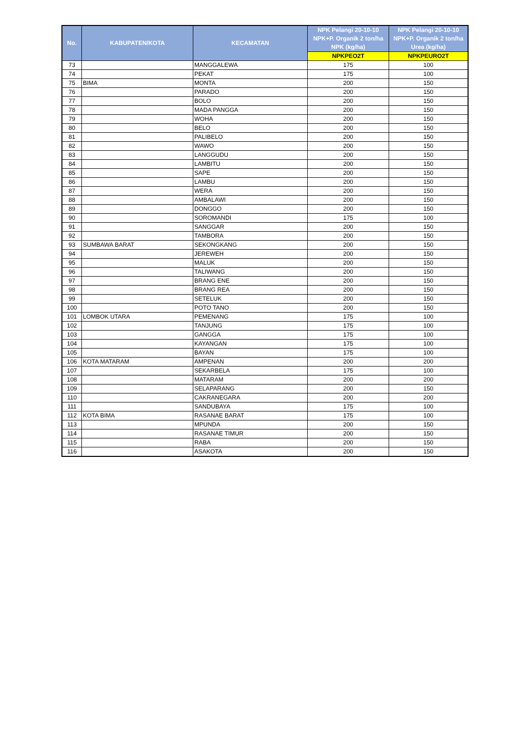| No. | KABUPATEN/KOTA | KECAMATAN | NPK Pelangi 20-10-10 NPK+P. Organik 2 ton/ha NPK (kg/ha) | NPK Pelangi 20-10-10 NPK+P. Organik 2 ton/ha Urea (kg/ha) |
| --- | --- | --- | --- | --- |
| | | | NPKPEO2T | NPKPEURO2T |
| 73 | | MANGGALEWA | 175 | 100 |
| 74 | | PEKAT | 175 | 100 |
| 75 | BIMA | MONTA | 200 | 150 |
| 76 | | PARADO | 200 | 150 |
| 77 | | BOLO | 200 | 150 |
| 78 | | MADA PANGGA | 200 | 150 |
| 79 | | WOHA | 200 | 150 |
| 80 | | BELO | 200 | 150 |
| 81 | | PALIBELO | 200 | 150 |
| 82 | | WAWO | 200 | 150 |
| 83 | | LANGGUDU | 200 | 150 |
| 84 | | LAMBITU | 200 | 150 |
| 85 | | SAPE | 200 | 150 |
| 86 | | LAMBU | 200 | 150 |
| 87 | | WERA | 200 | 150 |
| 88 | | AMBALAWI | 200 | 150 |
| 89 | | DONGGO | 200 | 150 |
| 90 | | SOROMANDI | 175 | 100 |
| 91 | | SANGGAR | 200 | 150 |
| 92 | | TAMBORA | 200 | 150 |
| 93 | SUMBAWA BARAT | SEKONGKANG | 200 | 150 |
| 94 | | JEREWEH | 200 | 150 |
| 95 | | MALUK | 200 | 150 |
| 96 | | TALIWANG | 200 | 150 |
| 97 | | BRANG ENE | 200 | 150 |
| 98 | | BRANG REA | 200 | 150 |
| 99 | | SETELUK | 200 | 150 |
| 100 | | POTO TANO | 200 | 150 |
| 101 | LOMBOK UTARA | PEMENANG | 175 | 100 |
| 102 | | TANJUNG | 175 | 100 |
| 103 | | GANGGA | 175 | 100 |
| 104 | | KAYANGAN | 175 | 100 |
| 105 | | BAYAN | 175 | 100 |
| 106 | KOTA MATARAM | AMPENAN | 200 | 200 |
| 107 | | SEKARBELA | 175 | 100 |
| 108 | | MATARAM | 200 | 200 |
| 109 | | SELAPARANG | 200 | 150 |
| 110 | | CAKRANEGARA | 200 | 200 |
| 111 | | SANDUBAYA | 175 | 100 |
| 112 | KOTA BIMA | RASANAE BARAT | 175 | 100 |
| 113 | | MPUNDA | 200 | 150 |
| 114 | | RASANAE TIMUR | 200 | 150 |
| 115 | | RABA | 200 | 150 |
| 116 | | ASAKOTA | 200 | 150 |